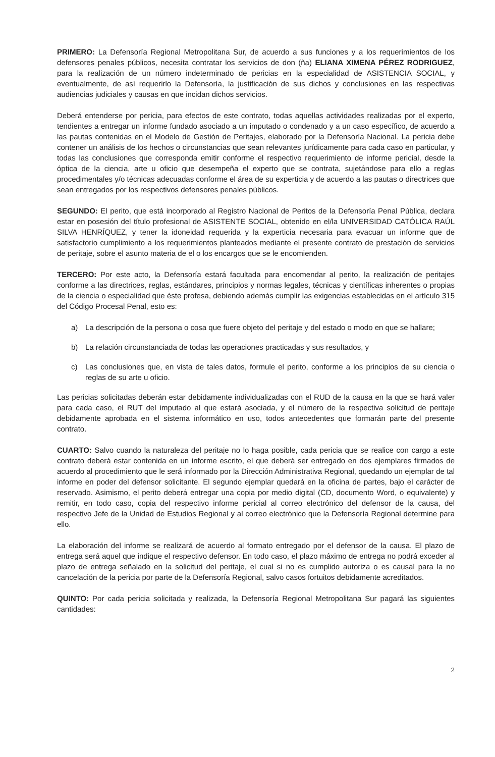PRIMERO: La Defensoría Regional Metropolitana Sur, de acuerdo a sus funciones y a los requerimientos de los defensores penales públicos, necesita contratar los servicios de don (ña) ELIANA XIMENA PÉREZ RODRIGUEZ, para la realización de un número indeterminado de pericias en la especialidad de ASISTENCIA SOCIAL, y eventualmente, de así requerirlo la Defensoría, la justificación de sus dichos y conclusiones en las respectivas audiencias judiciales y causas en que incidan dichos servicios.
Deberá entenderse por pericia, para efectos de este contrato, todas aquellas actividades realizadas por el experto, tendientes a entregar un informe fundado asociado a un imputado o condenado y a un caso específico, de acuerdo a las pautas contenidas en el Modelo de Gestión de Peritajes, elaborado por la Defensoría Nacional. La pericia debe contener un análisis de los hechos o circunstancias que sean relevantes jurídicamente para cada caso en particular, y todas las conclusiones que corresponda emitir conforme el respectivo requerimiento de informe pericial, desde la óptica de la ciencia, arte u oficio que desempeña el experto que se contrata, sujetándose para ello a reglas procedimentales y/o técnicas adecuadas conforme el área de su experticia y de acuerdo a las pautas o directrices que sean entregados por los respectivos defensores penales públicos.
SEGUNDO: El perito, que está incorporado al Registro Nacional de Peritos de la Defensoría Penal Pública, declara estar en posesión del título profesional de ASISTENTE SOCIAL, obtenido en el/la UNIVERSIDAD CATÓLICA RAÚL SILVA HENRÍQUEZ, y tener la idoneidad requerida y la experticia necesaria para evacuar un informe que de satisfactorio cumplimiento a los requerimientos planteados mediante el presente contrato de prestación de servicios de peritaje, sobre el asunto materia de el o los encargos que se le encomienden.
TERCERO: Por este acto, la Defensoría estará facultada para encomendar al perito, la realización de peritajes conforme a las directrices, reglas, estándares, principios y normas legales, técnicas y científicas inherentes o propias de la ciencia o especialidad que éste profesa, debiendo además cumplir las exigencias establecidas en el artículo 315 del Código Procesal Penal, esto es:
a) La descripción de la persona o cosa que fuere objeto del peritaje y del estado o modo en que se hallare;
b) La relación circunstanciada de todas las operaciones practicadas y sus resultados, y
c) Las conclusiones que, en vista de tales datos, formule el perito, conforme a los principios de su ciencia o reglas de su arte u oficio.
Las pericias solicitadas deberán estar debidamente individualizadas con el RUD de la causa en la que se hará valer para cada caso, el RUT del imputado al que estará asociada, y el número de la respectiva solicitud de peritaje debidamente aprobada en el sistema informático en uso, todos antecedentes que formarán parte del presente contrato.
CUARTO: Salvo cuando la naturaleza del peritaje no lo haga posible, cada pericia que se realice con cargo a este contrato deberá estar contenida en un informe escrito, el que deberá ser entregado en dos ejemplares firmados de acuerdo al procedimiento que le será informado por la Dirección Administrativa Regional, quedando un ejemplar de tal informe en poder del defensor solicitante. El segundo ejemplar quedará en la oficina de partes, bajo el carácter de reservado. Asimismo, el perito deberá entregar una copia por medio digital (CD, documento Word, o equivalente) y remitir, en todo caso, copia del respectivo informe pericial al correo electrónico del defensor de la causa, del respectivo Jefe de la Unidad de Estudios Regional y al correo electrónico que la Defensoría Regional determine para ello.
La elaboración del informe se realizará de acuerdo al formato entregado por el defensor de la causa. El plazo de entrega será aquel que indique el respectivo defensor. En todo caso, el plazo máximo de entrega no podrá exceder al plazo de entrega señalado en la solicitud del peritaje, el cual si no es cumplido autoriza o es causal para la no cancelación de la pericia por parte de la Defensoría Regional, salvo casos fortuitos debidamente acreditados.
QUINTO: Por cada pericia solicitada y realizada, la Defensoría Regional Metropolitana Sur pagará las siguientes cantidades:
2